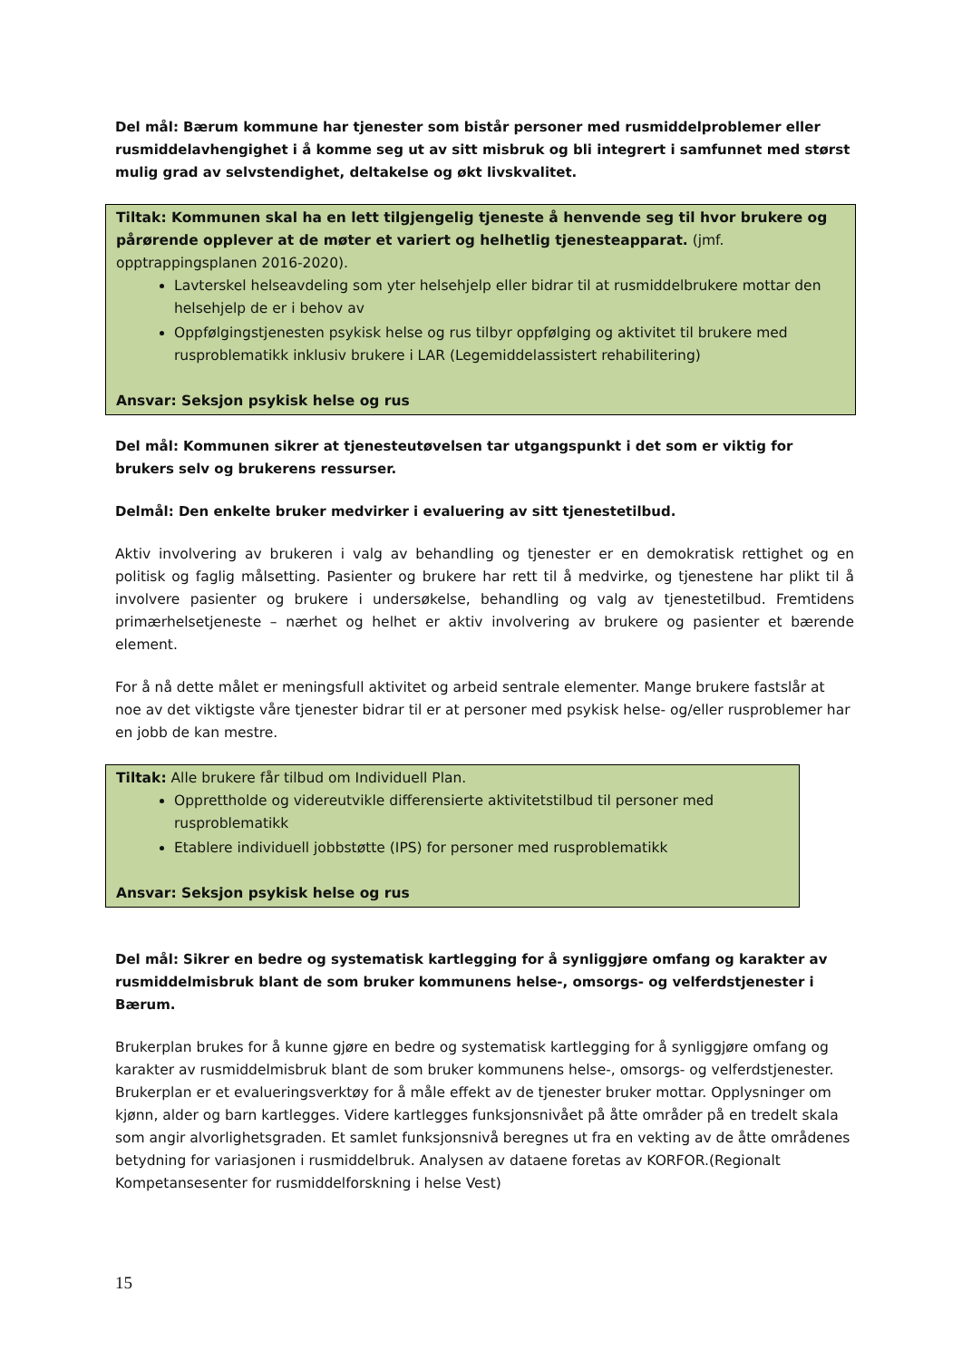Del mål: Bærum kommune har tjenester som bistår personer med rusmiddelproblemer eller rusmiddelavhengighet i å komme seg ut av sitt misbruk og bli integrert i samfunnet med størst mulig grad av selvstendighet, deltakelse og økt livskvalitet.
Tiltak: Kommunen skal ha en lett tilgjengelig tjeneste å henvende seg til hvor brukere og pårørende opplever at de møter et variert og helhetlig tjenesteapparat. (jmf. opptrappingsplanen 2016-2020).
Lavterskel helseavdeling som yter helsehjelp eller bidrar til at rusmiddelbrukere mottar den helsehjelp de er i behov av
Oppfølgingstjenesten psykisk helse og rus tilbyr oppfølging og aktivitet til brukere med rusproblematikk inklusiv brukere i LAR (Legemiddelassistert rehabilitering)
Ansvar: Seksjon psykisk helse og rus
Del mål: Kommunen sikrer at tjenesteutøvelsen tar utgangspunkt i det som er viktig for brukers selv og brukerens ressurser.
Delmål: Den enkelte bruker medvirker i evaluering av sitt tjenestetilbud.
Aktiv involvering av brukeren i valg av behandling og tjenester er en demokratisk rettighet og en politisk og faglig målsetting. Pasienter og brukere har rett til å medvirke, og tjenestene har plikt til å involvere pasienter og brukere i undersøkelse, behandling og valg av tjenestetilbud. Fremtidens primærhelsetjeneste – nærhet og helhet er aktiv involvering av brukere og pasienter et bærende element.
For å nå dette målet er meningsfull aktivitet og arbeid sentrale elementer. Mange brukere fastslår at noe av det viktigste våre tjenester bidrar til er at personer med psykisk helse- og/eller rusproblemer har en jobb de kan mestre.
Tiltak: Alle brukere får tilbud om Individuell Plan.
Opprettholde og videreutvikle differensierte aktivitetstilbud til personer med rusproblematikk
Etablere individuell jobbstøtte (IPS) for personer med rusproblematikk
Ansvar: Seksjon psykisk helse og rus
Del mål: Sikrer en bedre og systematisk kartlegging for å synliggjøre omfang og karakter av rusmiddelmisbruk blant de som bruker kommunens helse-, omsorgs- og velferdstjenester i Bærum.
Brukerplan brukes for å kunne gjøre en bedre og systematisk kartlegging for å synliggjøre omfang og karakter av rusmiddelmisbruk blant de som bruker kommunens helse-, omsorgs- og velferdstjenester. Brukerplan er et evalueringsverktøy for å måle effekt av de tjenester bruker mottar. Opplysninger om kjønn, alder og barn kartlegges. Videre kartlegges funksjonsnivået på åtte områder på en tredelt skala som angir alvorlighetsgraden. Et samlet funksjonsnivå beregnes ut fra en vekting av de åtte områdenes betydning for variasjonen i rusmiddelbruk. Analysen av dataene foretas av KORFOR.(Regionalt Kompetansesenter for rusmiddelforskning i helse Vest)
15